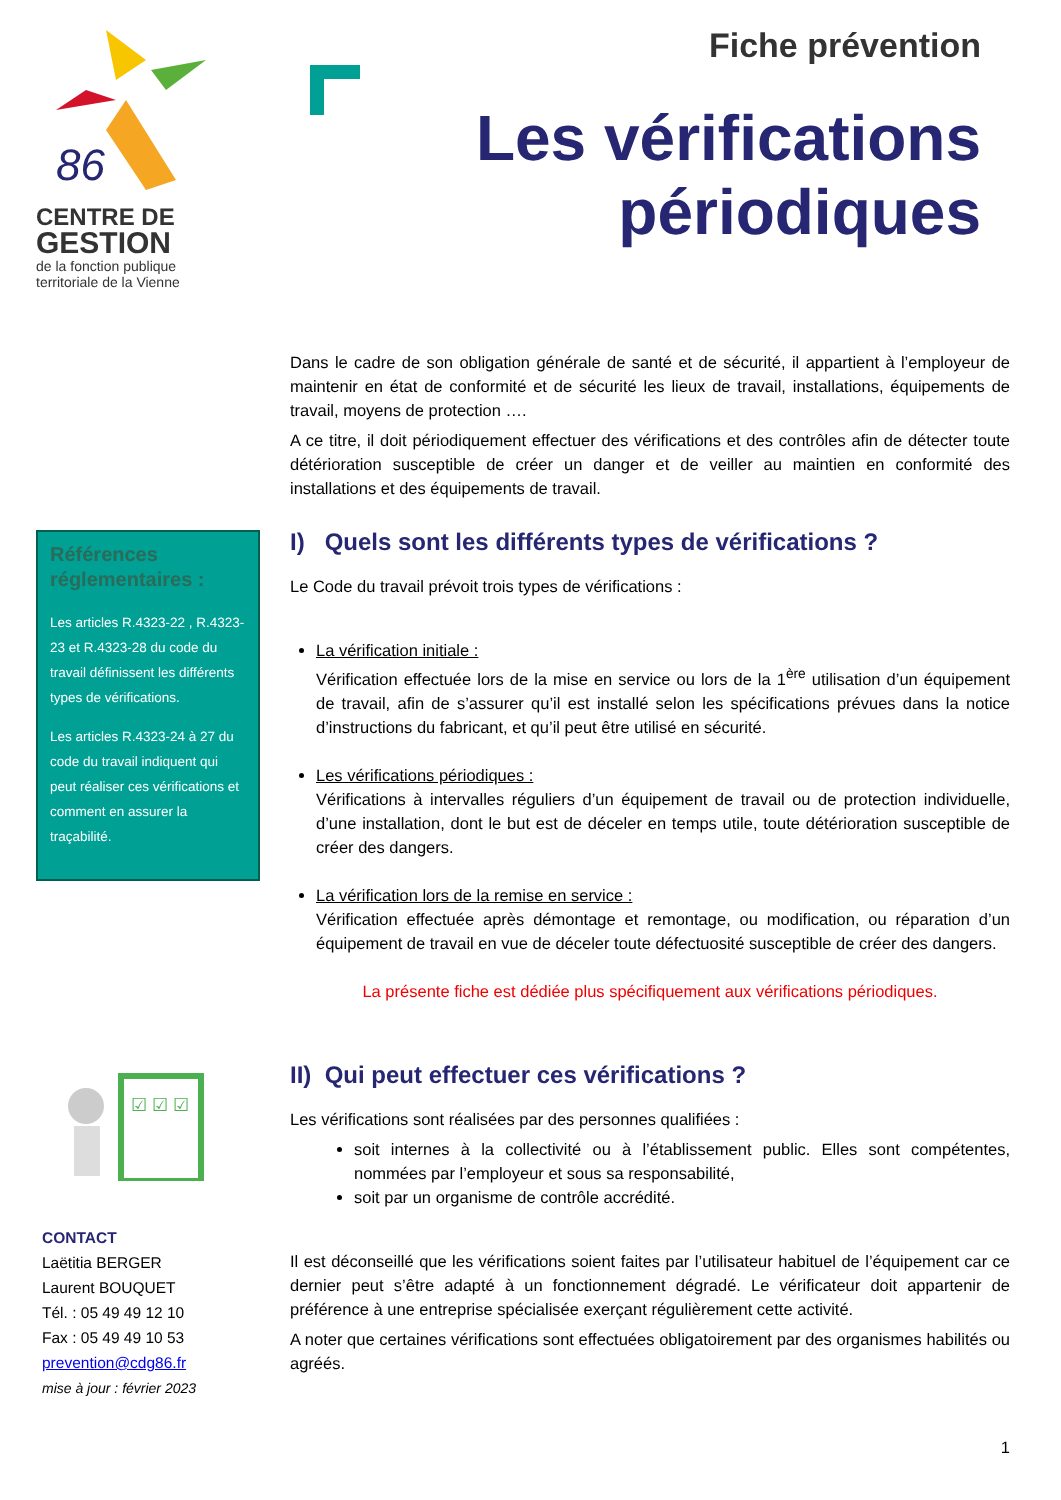86
CENTRE DE
GESTION
de la fonction publique
territoriale de la Vienne
Fiche prévention
Les vérifications
périodiques
Références réglementaires :
Les articles R.4323-22 , R.4323-23 et R.4323-28 du code du travail définissent les différents types de vérifications.
Les articles R.4323-24 à 27 du code du travail indiquent qui peut réaliser ces vérifications et comment en assurer la traçabilité.
☑ ☑ ☑
CONTACT
Laëtitia BERGER
Laurent BOUQUET
Tél. : 05 49 49 12 10
Fax : 05 49 49 10 53
prevention@cdg86.fr
mise à jour : février 2023
Dans le cadre de son obligation générale de santé et de sécurité, il appartient à l’employeur de maintenir en état de conformité et de sécurité les lieux de travail, installations, équipements de travail, moyens de protection ….
A ce titre, il doit périodiquement effectuer des vérifications et des contrôles afin de détecter toute détérioration susceptible de créer un danger et de veiller au maintien en conformité des installations et des équipements de travail.
I) Quels sont les différents types de vérifications ?
Le Code du travail prévoit trois types de vérifications :
La vérification initiale :
Vérification effectuée lors de la mise en service ou lors de la 1<sup>ère</sup> utilisation d’un équipement de travail, afin de s’assurer qu’il est installé selon les spécifications prévues dans la notice d’instructions du fabricant, et qu’il peut être utilisé en sécurité.
Les vérifications périodiques :
Vérifications à intervalles réguliers d’un équipement de travail ou de protection individuelle, d’une installation, dont le but est de déceler en temps utile, toute détérioration susceptible de créer des dangers.
La vérification lors de la remise en service :
Vérification effectuée après démontage et remontage, ou modification, ou réparation d’un équipement de travail en vue de déceler toute défectuosité susceptible de créer des dangers.
La présente fiche est dédiée plus spécifiquement aux vérifications périodiques.
II) Qui peut effectuer ces vérifications ?
Les vérifications sont réalisées par des personnes qualifiées :
soit internes à la collectivité ou à l’établissement public. Elles sont compétentes, nommées par l’employeur et sous sa responsabilité,
soit par un organisme de contrôle accrédité.
Il est déconseillé que les vérifications soient faites par l’utilisateur habituel de l’équipement car ce dernier peut s’être adapté à un fonctionnement dégradé. Le vérificateur doit appartenir de préférence à une entreprise spécialisée exerçant régulièrement cette activité.
A noter que certaines vérifications sont effectuées obligatoirement par des organismes habilités ou agréés.
1